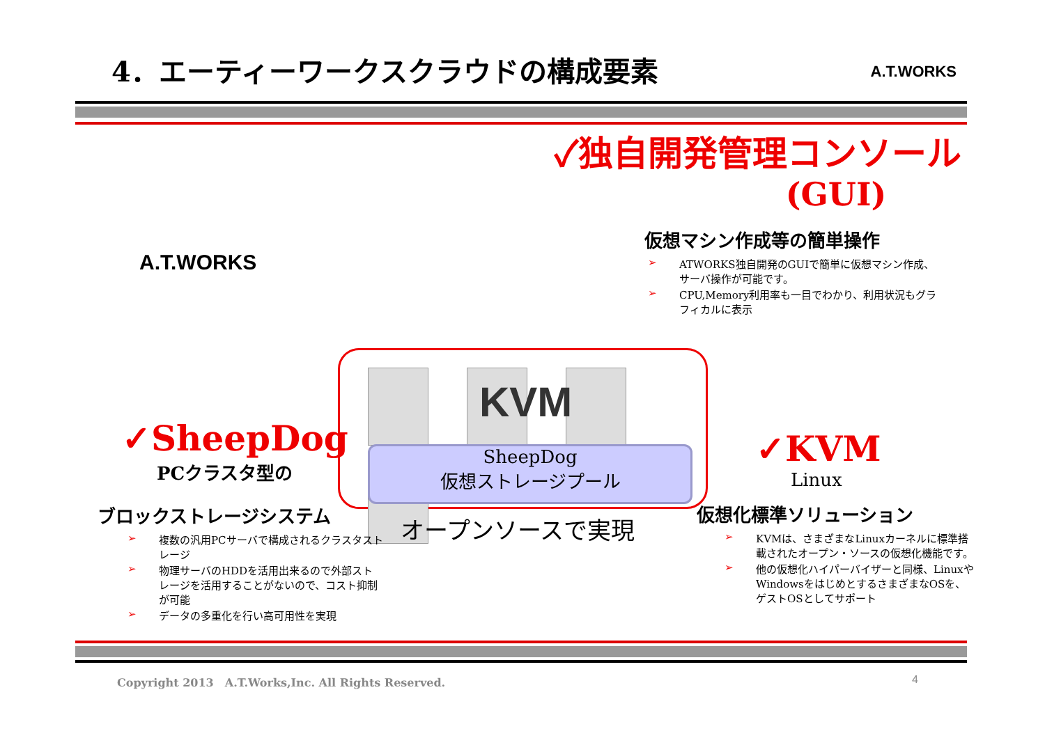4．エーティーワークスクラウドの構成要素
A.T.WORKS
A.T.WORKS
✓独自開発管理コンソール
(GUI)
仮想マシン作成等の簡単操作
➢ ATWORKS独自開発のGUIで簡単に仮想マシン作成、サーバ操作が可能です。
➢ CPU,Memory利用率も一目でわかり、利用状況もグラフィカルに表示
KVM
SheepDog
仮想ストレージプール
オープンソースで実現
✓SheepDog
PCクラスタ型の
ブロックストレージシステム
➢ 複数の汎用PCサーバで構成されるクラスタストレージ
➢ 物理サーバのHDDを活用出来るので外部ストレージを活用することがないので、コスト抑制が可能
➢ データの多重化を行い高可用性を実現
✓KVM
Linux
仮想化標準ソリューション
➢ KVMは、さまざまなLinuxカーネルに標準搭載されたオープン・ソースの仮想化機能です。
➢ 他の仮想化ハイパーバイザーと同様、LinuxやWindowsをはじめとするさまざまなOSを、ゲストOSとしてサポート
Copyright 2013　A.T.Works,Inc. All Rights Reserved. 4